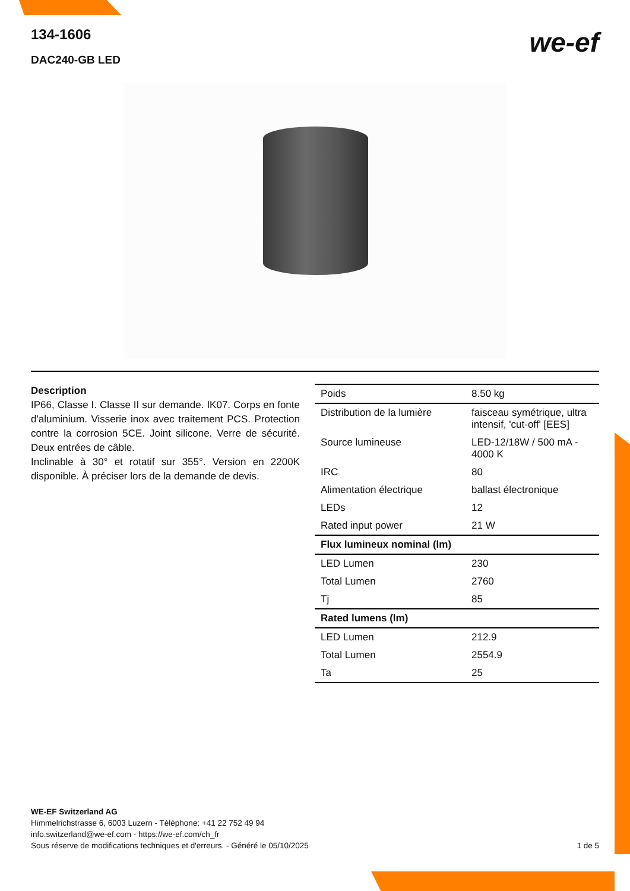we-ef
134-1606
DAC240-GB LED
Description
IP66, Classe I. Classe II sur demande. IK07. Corps en fonte d'aluminium. Visserie inox avec traitement PCS. Protection contre la corrosion 5CE. Joint silicone. Verre de sécurité. Deux entrées de câble.
Inclinable à 30° et rotatif sur 355°. Version en 2200K disponible. À préciser lors de la demande de devis.
| Poids | 8.50 kg |
| Distribution de la lumière | faisceau symétrique, ultra intensif, 'cut-off' [EES] |
| Source lumineuse | LED-12/18W / 500 mA - 4000 K |
| IRC | 80 |
| Alimentation électrique | ballast électronique |
| LEDs | 12 |
| Rated input power | 21 W |
| Flux lumineux nominal (lm) | |
| LED Lumen | 230 |
| Total Lumen | 2760 |
| Tj | 85 |
| Rated lumens (lm) | |
| LED Lumen | 212.9 |
| Total Lumen | 2554.9 |
| Ta | 25 |
WE-EF Switzerland AG
Himmelrichstrasse 6, 6003 Luzern - Téléphone: +41 22 752 49 94
info.switzerland@we-ef.com - https://we-ef.com/ch_fr
Sous réserve de modifications techniques et d'erreurs. - Généré le 05/10/2025
1 de 5